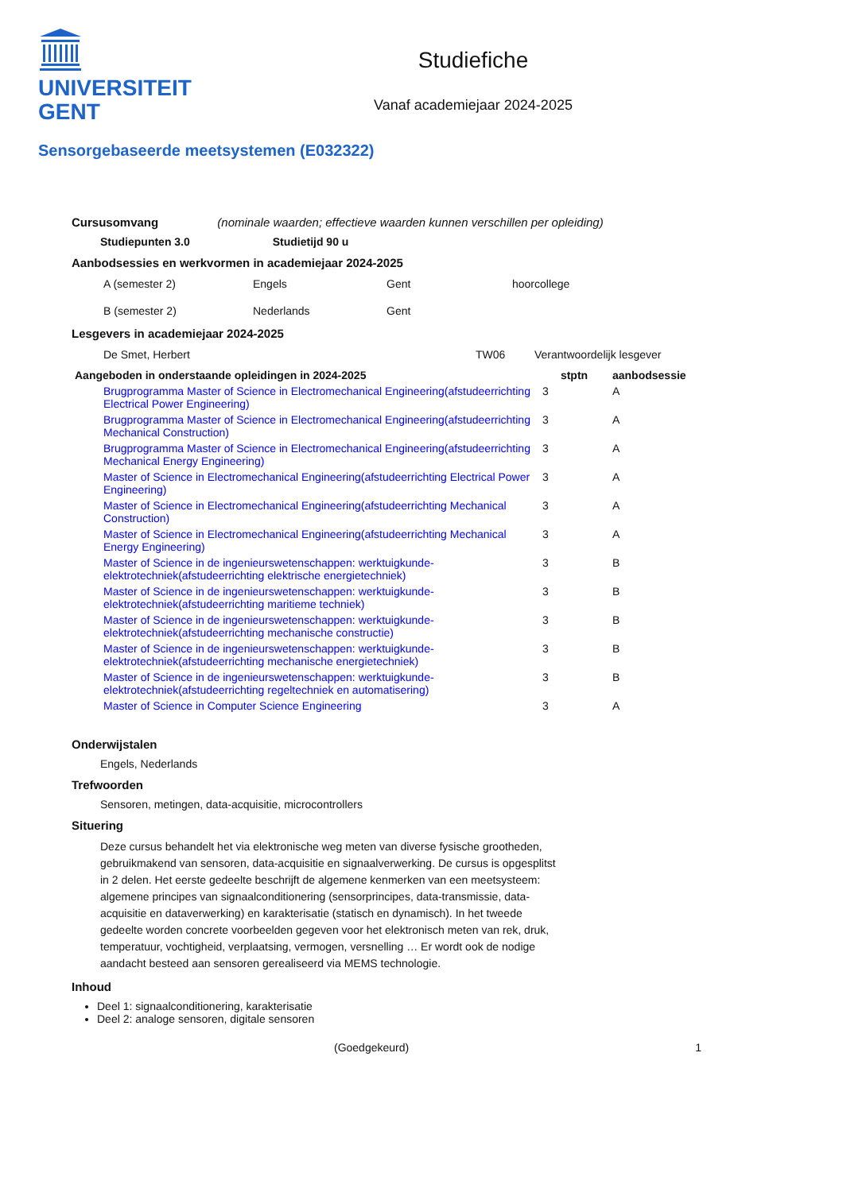UNIVERSITEIT
GENT
Studiefiche
Vanaf academiejaar 2024-2025
Sensorgebaseerde meetsystemen (E032322)
Cursusomvang (nominale waarden; effectieve waarden kunnen verschillen per opleiding)
Studiepunten 3.0 Studietijd 90 u
Aanbodsessies en werkvormen in academiejaar 2024-2025
| A (semester 2) | Engels | Gent | hoorcollege |
| B (semester 2) | Nederlands | Gent | |
Lesgevers in academiejaar 2024-2025
| De Smet, Herbert | TW06 | Verantwoordelijk lesgever |
| Aangeboden in onderstaande opleidingen in 2024-2025 | stptn | aanbodsessie |
| --- | --- | --- |
| Brugprogramma Master of Science in Electromechanical Engineering(afstudeerrichting Electrical Power Engineering) | 3 | A |
| Brugprogramma Master of Science in Electromechanical Engineering(afstudeerrichting Mechanical Construction) | 3 | A |
| Brugprogramma Master of Science in Electromechanical Engineering(afstudeerrichting Mechanical Energy Engineering) | 3 | A |
| Master of Science in Electromechanical Engineering(afstudeerrichting Electrical Power Engineering) | 3 | A |
| Master of Science in Electromechanical Engineering(afstudeerrichting Mechanical Construction) | 3 | A |
| Master of Science in Electromechanical Engineering(afstudeerrichting Mechanical Energy Engineering) | 3 | A |
| Master of Science in de ingenieurswetenschappen: werktuigkunde-elektrotechniek(afstudeerrichting elektrische energietechniek) | 3 | B |
| Master of Science in de ingenieurswetenschappen: werktuigkunde-elektrotechniek(afstudeerrichting maritieme techniek) | 3 | B |
| Master of Science in de ingenieurswetenschappen: werktuigkunde-elektrotechniek(afstudeerrichting mechanische constructie) | 3 | B |
| Master of Science in de ingenieurswetenschappen: werktuigkunde-elektrotechniek(afstudeerrichting mechanische energietechniek) | 3 | B |
| Master of Science in de ingenieurswetenschappen: werktuigkunde-elektrotechniek(afstudeerrichting regeltechniek en automatisering) | 3 | B |
| Master of Science in Computer Science Engineering | 3 | A |
Onderwijstalen
Engels, Nederlands
Trefwoorden
Sensoren, metingen, data-acquisitie, microcontrollers
Situering
Deze cursus behandelt het via elektronische weg meten van diverse fysische grootheden, gebruikmakend van sensoren, data-acquisitie en signaalverwerking. De cursus is opgesplitst in 2 delen. Het eerste gedeelte beschrijft de algemene kenmerken van een meetsysteem: algemene principes van signaalconditionering (sensorprincipes, data-transmissie, data-acquisitie en dataverwerking) en karakterisatie (statisch en dynamisch). In het tweede gedeelte worden concrete voorbeelden gegeven voor het elektronisch meten van rek, druk, temperatuur, vochtigheid, verplaatsing, vermogen, versnelling … Er wordt ook de nodige aandacht besteed aan sensoren gerealiseerd via MEMS technologie.
Inhoud
Deel 1: signaalconditionering, karakterisatie
Deel 2: analoge sensoren, digitale sensoren
(Goedgekeurd) 1